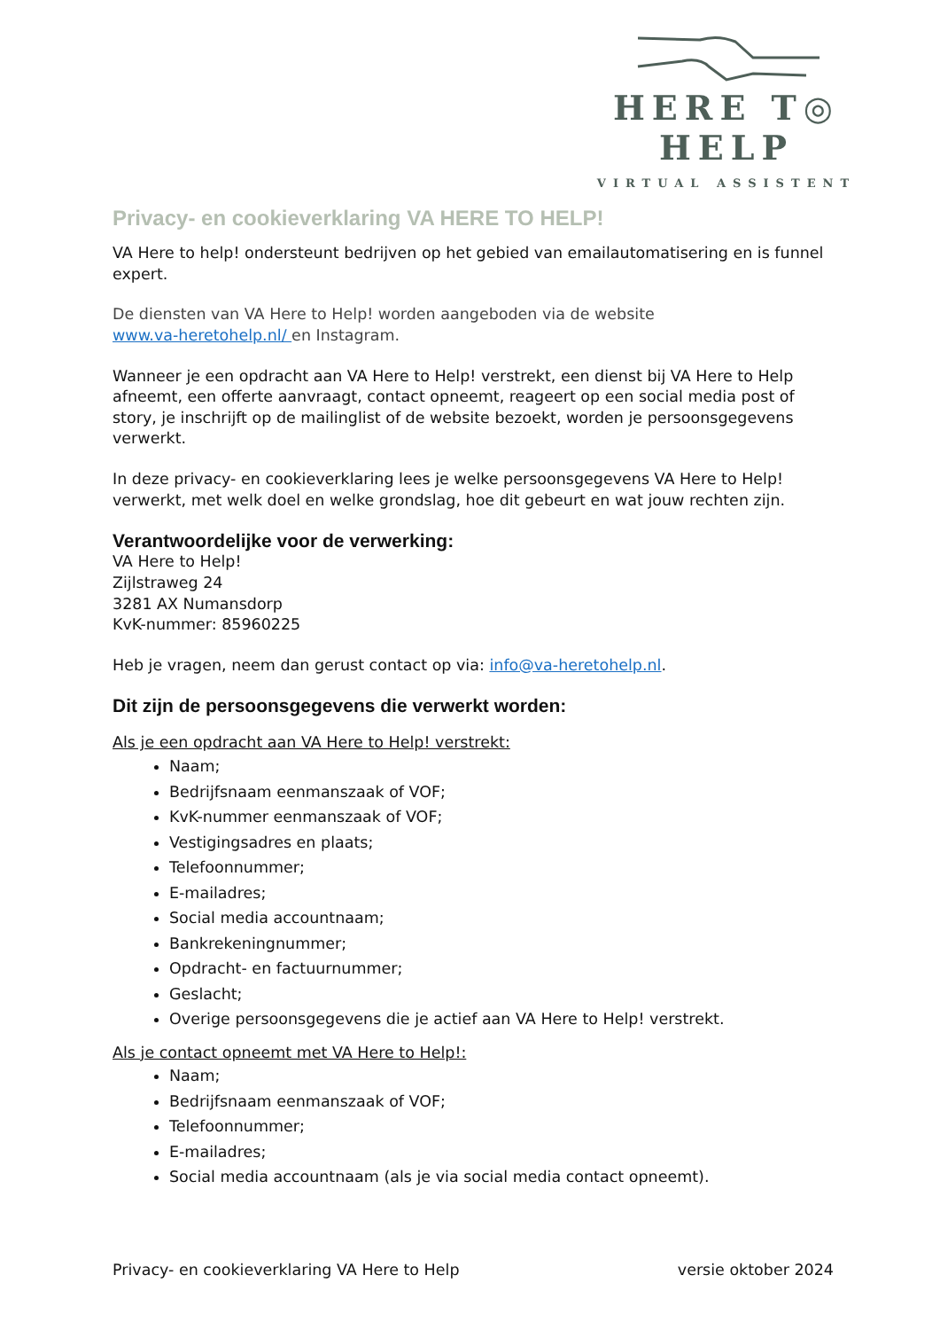HERE T◎ HELP
VIRTUAL ASSISTENT
Privacy- en cookieverklaring VA HERE TO HELP!
VA Here to help! ondersteunt bedrijven op het gebied van emailautomatisering en is funnel expert.
De diensten van VA Here to Help! worden aangeboden via de website
www.va-heretohelp.nl/ en Instagram.
Wanneer je een opdracht aan VA Here to Help! verstrekt, een dienst bij VA Here to Help afneemt, een offerte aanvraagt, contact opneemt, reageert op een social media post of story, je inschrijft op de mailinglist of de website bezoekt, worden je persoonsgegevens verwerkt.
In deze privacy- en cookieverklaring lees je welke persoonsgegevens VA Here to Help! verwerkt, met welk doel en welke grondslag, hoe dit gebeurt en wat jouw rechten zijn.
Verantwoordelijke voor de verwerking:
VA Here to Help!
Zijlstraweg 24
3281 AX Numansdorp
KvK-nummer: 85960225
Heb je vragen, neem dan gerust contact op via: info@va-heretohelp.nl.
Dit zijn de persoonsgegevens die verwerkt worden:
Als je een opdracht aan VA Here to Help! verstrekt:
Naam;
Bedrijfsnaam eenmanszaak of VOF;
KvK-nummer eenmanszaak of VOF;
Vestigingsadres en plaats;
Telefoonnummer;
E-mailadres;
Social media accountnaam;
Bankrekeningnummer;
Opdracht- en factuurnummer;
Geslacht;
Overige persoonsgegevens die je actief aan VA Here to Help! verstrekt.
Als je contact opneemt met VA Here to Help!:
Naam;
Bedrijfsnaam eenmanszaak of VOF;
Telefoonnummer;
E-mailadres;
Social media accountnaam (als je via social media contact opneemt).
Privacy- en cookieverklaring VA Here to Help versie oktober 2024